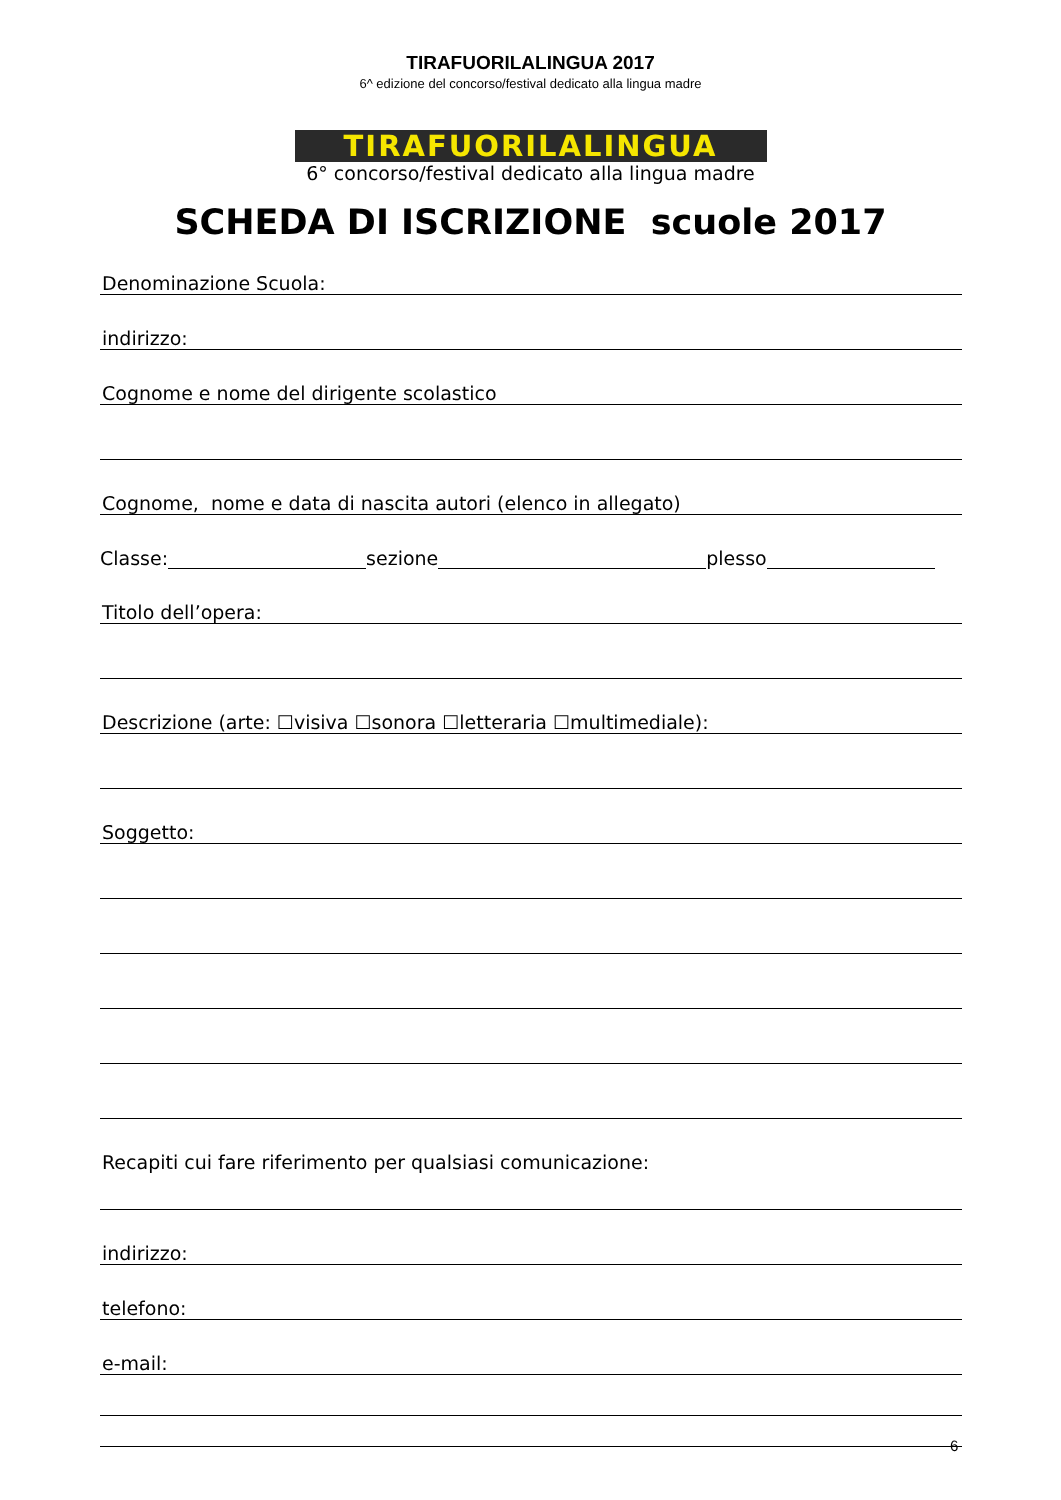TIRAFUORILALINGUA 2017
6^ edizione del concorso/festival dedicato alla lingua madre
TIRAFUORILALINGUA
6° concorso/festival dedicato alla lingua madre
SCHEDA DI ISCRIZIONE scuole 2017
Denominazione Scuola:
indirizzo:
Cognome e nome del dirigente scolastico
Cognome, nome e data di nascita autori (elenco in allegato)
Classe: sezione plesso
Titolo dell’opera:
Descrizione (arte: ☐visiva ☐sonora ☐letteraria ☐multimediale):
Soggetto:
Recapiti cui fare riferimento per qualsiasi comunicazione:
indirizzo:
telefono:
e-mail:
6